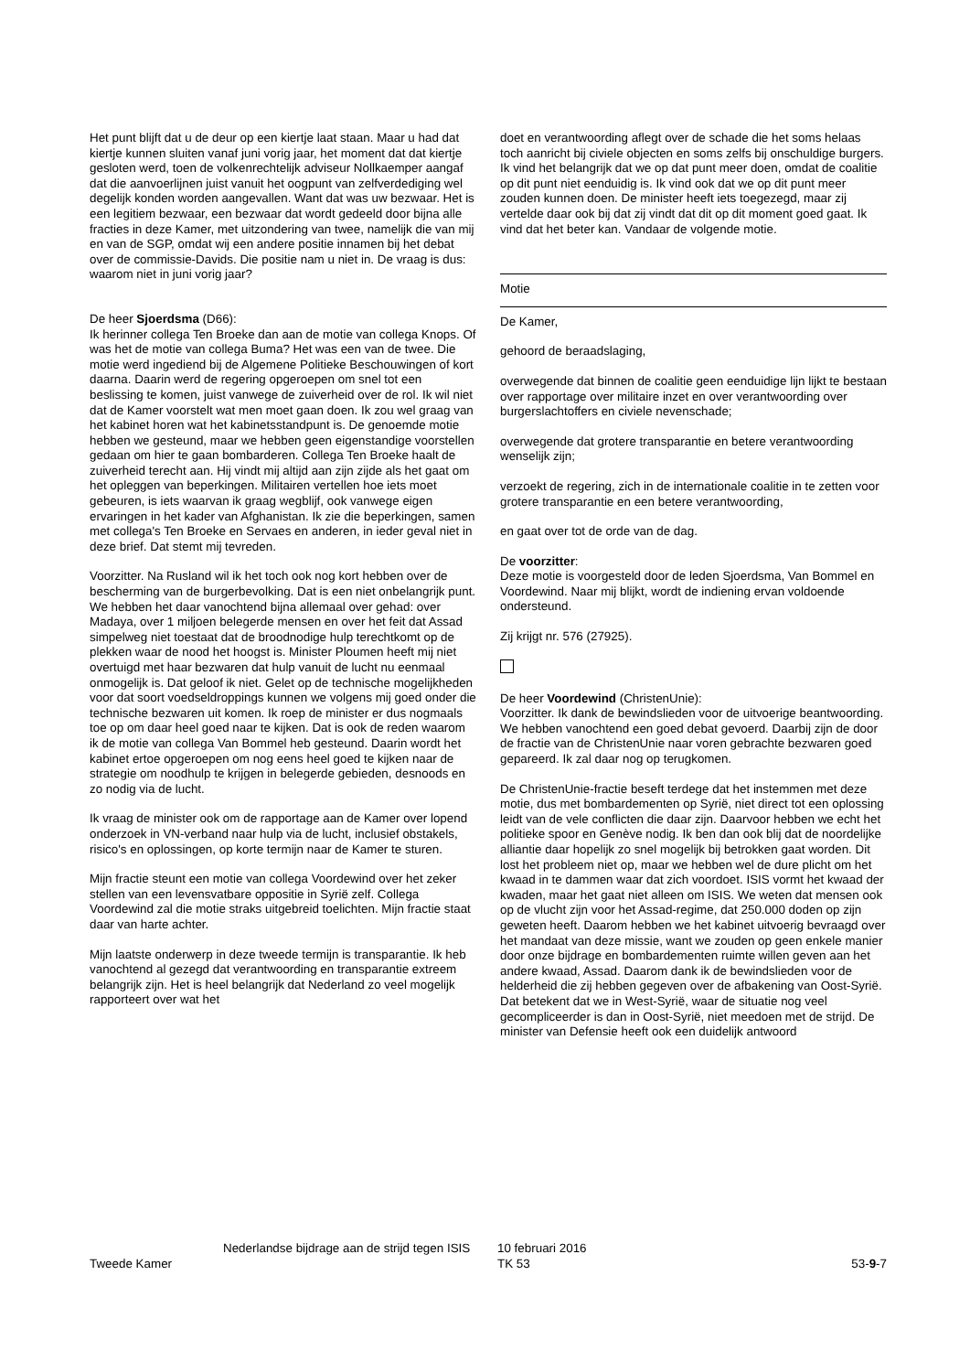Het punt blijft dat u de deur op een kiertje laat staan. Maar u had dat kiertje kunnen sluiten vanaf juni vorig jaar, het moment dat dat kiertje gesloten werd, toen de volkenrechtelijk adviseur Nollkaemper aangaf dat die aanvoerlijnen juist vanuit het oogpunt van zelfverdediging wel degelijk konden worden aangevallen. Want dat was uw bezwaar. Het is een legitiem bezwaar, een bezwaar dat wordt gedeeld door bijna alle fracties in deze Kamer, met uitzondering van twee, namelijk die van mij en van de SGP, omdat wij een andere positie innamen bij het debat over de commissie-Davids. Die positie nam u niet in. De vraag is dus: waarom niet in juni vorig jaar?
De heer Sjoerdsma (D66):
Ik herinner collega Ten Broeke dan aan de motie van collega Knops. Of was het de motie van collega Buma? Het was een van de twee. Die motie werd ingediend bij de Algemene Politieke Beschouwingen of kort daarna. Daarin werd de regering opgeroepen om snel tot een beslissing te komen, juist vanwege de zuiverheid over de rol. Ik wil niet dat de Kamer voorstelt wat men moet gaan doen. Ik zou wel graag van het kabinet horen wat het kabinetsstandpunt is. De genoemde motie hebben we gesteund, maar we hebben geen eigenstandige voorstellen gedaan om hier te gaan bombarderen. Collega Ten Broeke haalt de zuiverheid terecht aan. Hij vindt mij altijd aan zijn zijde als het gaat om het opleggen van beperkingen. Militairen vertellen hoe iets moet gebeuren, is iets waarvan ik graag wegblijf, ook vanwege eigen ervaringen in het kader van Afghanistan. Ik zie die beperkingen, samen met collega's Ten Broeke en Servaes en anderen, in ieder geval niet in deze brief. Dat stemt mij tevreden.
Voorzitter. Na Rusland wil ik het toch ook nog kort hebben over de bescherming van de burgerbevolking. Dat is een niet onbelangrijk punt. We hebben het daar vanochtend bijna allemaal over gehad: over Madaya, over 1 miljoen belegerde mensen en over het feit dat Assad simpelweg niet toestaat dat de broodnodige hulp terechtkomt op de plekken waar de nood het hoogst is. Minister Ploumen heeft mij niet overtuigd met haar bezwaren dat hulp vanuit de lucht nu eenmaal onmogelijk is. Dat geloof ik niet. Gelet op de technische mogelijkheden voor dat soort voedseldroppings kunnen we volgens mij goed onder die technische bezwaren uit komen. Ik roep de minister er dus nogmaals toe op om daar heel goed naar te kijken. Dat is ook de reden waarom ik de motie van collega Van Bommel heb gesteund. Daarin wordt het kabinet ertoe opgeroepen om nog eens heel goed te kijken naar de strategie om noodhulp te krijgen in belegerde gebieden, desnoods en zo nodig via de lucht.
Ik vraag de minister ook om de rapportage aan de Kamer over lopend onderzoek in VN-verband naar hulp via de lucht, inclusief obstakels, risico's en oplossingen, op korte termijn naar de Kamer te sturen.
Mijn fractie steunt een motie van collega Voordewind over het zeker stellen van een levensvatbare oppositie in Syrië zelf. Collega Voordewind zal die motie straks uitgebreid toelichten. Mijn fractie staat daar van harte achter.
Mijn laatste onderwerp in deze tweede termijn is transparantie. Ik heb vanochtend al gezegd dat verantwoording en transparantie extreem belangrijk zijn. Het is heel belangrijk dat Nederland zo veel mogelijk rapporteert over wat het
doet en verantwoording aflegt over de schade die het soms helaas toch aanricht bij civiele objecten en soms zelfs bij onschuldige burgers. Ik vind het belangrijk dat we op dat punt meer doen, omdat de coalitie op dit punt niet eenduidig is. Ik vind ook dat we op dit punt meer zouden kunnen doen. De minister heeft iets toegezegd, maar zij vertelde daar ook bij dat zij vindt dat dit op dit moment goed gaat. Ik vind dat het beter kan. Vandaar de volgende motie.
Motie
De Kamer,
gehoord de beraadslaging,
overwegende dat binnen de coalitie geen eenduidige lijn lijkt te bestaan over rapportage over militaire inzet en over verantwoording over burgerslachtoffers en civiele nevenschade;
overwegende dat grotere transparantie en betere verantwoording wenselijk zijn;
verzoekt de regering, zich in de internationale coalitie in te zetten voor grotere transparantie en een betere verantwoording,
en gaat over tot de orde van de dag.
De voorzitter:
Deze motie is voorgesteld door de leden Sjoerdsma, Van Bommel en Voordewind. Naar mij blijkt, wordt de indiening ervan voldoende ondersteund.
Zij krijgt nr. 576 (27925).
De heer Voordewind (ChristenUnie):
Voorzitter. Ik dank de bewindslieden voor de uitvoerige beantwoording. We hebben vanochtend een goed debat gevoerd. Daarbij zijn de door de fractie van de ChristenUnie naar voren gebrachte bezwaren goed gepareerd. Ik zal daar nog op terugkomen.
De ChristenUnie-fractie beseft terdege dat het instemmen met deze motie, dus met bombardementen op Syrië, niet direct tot een oplossing leidt van de vele conflicten die daar zijn. Daarvoor hebben we echt het politieke spoor en Genève nodig. Ik ben dan ook blij dat de noordelijke alliantie daar hopelijk zo snel mogelijk bij betrokken gaat worden. Dit lost het probleem niet op, maar we hebben wel de dure plicht om het kwaad in te dammen waar dat zich voordoet. ISIS vormt het kwaad der kwaden, maar het gaat niet alleen om ISIS. We weten dat mensen ook op de vlucht zijn voor het Assad-regime, dat 250.000 doden op zijn geweten heeft. Daarom hebben we het kabinet uitvoerig bevraagd over het mandaat van deze missie, want we zouden op geen enkele manier door onze bijdrage en bombardementen ruimte willen geven aan het andere kwaad, Assad. Daarom dank ik de bewindslieden voor de helderheid die zij hebben gegeven over de afbakening van Oost-Syrië. Dat betekent dat we in West-Syrië, waar de situatie nog veel gecompliceerder is dan in Oost-Syrië, niet meedoen met de strijd. De minister van Defensie heeft ook een duidelijk antwoord
Tweede Kamer
Nederlandse bijdrage aan de strijd tegen ISIS
10 februari 2016
TK 53
53-9-7